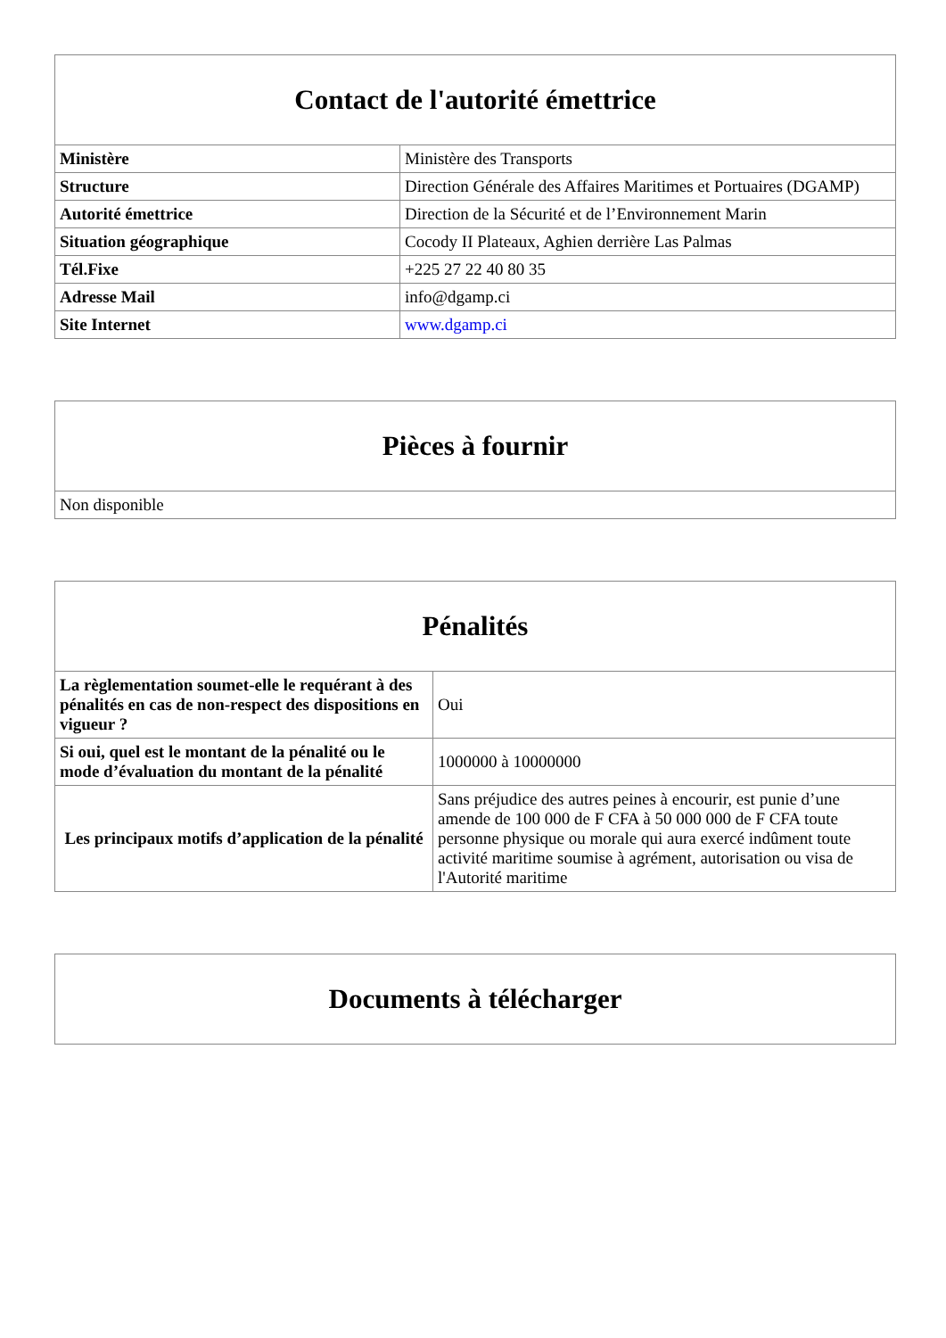| Contact de l'autorité émettrice | |
| --- | --- |
| Ministère | Ministère des Transports |
| Structure | Direction Générale des Affaires Maritimes et Portuaires (DGAMP) |
| Autorité émettrice | Direction de la Sécurité et de l’Environnement Marin |
| Situation géographique | Cocody II Plateaux, Aghien derrière Las Palmas |
| Tél.Fixe | +225 27 22 40 80 35 |
| Adresse Mail | info@dgamp.ci |
| Site Internet | www.dgamp.ci |
| Pièces à fournir |
| --- |
| Non disponible |
| Pénalités | |
| --- | --- |
| La règlementation soumet-elle le requérant à des pénalités en cas de non-respect des dispositions en vigueur ? | Oui |
| Si oui, quel est le montant de la pénalité ou le mode d’évaluation du montant de la pénalité | 1000000 à 10000000 |
| Les principaux motifs d’application de la pénalité | Sans préjudice des autres peines à encourir, est punie d’une amende de 100 000 de F CFA à 50 000 000 de F CFA toute personne physique ou morale qui aura exercé indûment toute activité maritime soumise à agrément, autorisation ou visa de l'Autorité maritime |
| Documents à télécharger |
| --- |